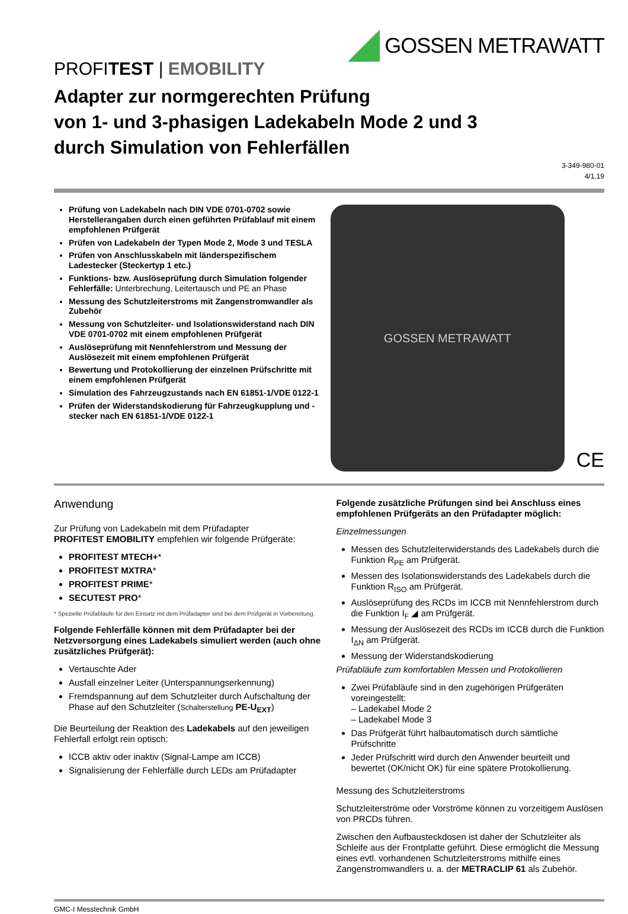GOSSEN METRAWATT
PROFITEST | EMOBILITY
Adapter zur normgerechten Prüfung
von 1- und 3-phasigen Ladekabeln Mode 2 und 3
durch Simulation von Fehlerfällen
3-349-980-01
4/1.19
Prüfung von Ladekabeln nach DIN VDE 0701-0702 sowie Herstellerangaben durch einen geführten Prüfablauf mit einem empfohlenen Prüfgerät
Prüfen von Ladekabeln der Typen Mode 2, Mode 3 und TESLA
Prüfen von Anschlusskabeln mit länderspezifischem Ladestecker (Steckertyp 1 etc.)
Funktions- bzw. Auslöseprüfung durch Simulation folgender Fehlerfälle: Unterbrechung, Leitertausch und PE an Phase
Messung des Schutzleiterstroms mit Zangenstromwandler als Zubehör
Messung von Schutzleiter- und Isolationswiderstand nach DIN VDE 0701-0702 mit einem empfohlenen Prüfgerät
Auslöseprüfung mit Nennfehlerstrom und Messung der Auslösezeit mit einem empfohlenen Prüfgerät
Bewertung und Protokollierung der einzelnen Prüfschritte mit einem empfohlenen Prüfgerät
Simulation des Fahrzeugzustands nach EN 61851-1/VDE 0122-1
Prüfen der Widerstandskodierung für Fahrzeugkupplung und -stecker nach EN 61851-1/VDE 0122-1
GOSSEN METRAWATT
CE
Anwendung
Zur Prüfung von Ladekabeln mit dem Prüfadapter
PROFITEST EMOBILITY empfehlen wir folgende Prüfgeräte:
PROFITEST MTECH+*
PROFITEST MXTRA*
PROFITEST PRIME*
SECUTEST PRO*
* Spezielle Prüfabläufe für den Einsatz mit dem Prüfadapter sind bei dem Prüfgerät in Vorbereitung.
Folgende Fehlerfälle können mit dem Prüfadapter bei der Netzversorgung eines Ladekabels simuliert werden (auch ohne zusätzliches Prüfgerät):
Vertauschte Ader
Ausfall einzelner Leiter (Unterspannungserkennung)
Fremdspannung auf dem Schutzleiter durch Aufschaltung der Phase auf den Schutzleiter (Schalterstellung PE-U<sub>EXT</sub>)
Die Beurteilung der Reaktion des Ladekabels auf den jeweiligen Fehlerfall erfolgt rein optisch:
ICCB aktiv oder inaktiv (Signal-Lampe am ICCB)
Signalisierung der Fehlerfälle durch LEDs am Prüfadapter
Folgende zusätzliche Prüfungen sind bei Anschluss eines empfohlenen Prüfgeräts an den Prüfadapter möglich:
Einzelmessungen
Messen des Schutzleiterwiderstands des Ladekabels durch die Funktion R<sub>PE</sub> am Prüfgerät.
Messen des Isolationswiderstands des Ladekabels durch die Funktion R<sub>ISO</sub> am Prüfgerät.
Auslöseprüfung des RCDs im ICCB mit Nennfehlerstrom durch die Funktion I<sub>F</sub> ◢ am Prüfgerät.
Messung der Auslösezeit des RCDs im ICCB durch die Funktion I<sub>ΔN</sub> am Prüfgerät.
Messung der Widerstandskodierung
Prüfabläufe zum komfortablen Messen und Protokollieren
Zwei Prüfabläufe sind in den zugehörigen Prüfgeräten voreingestellt:
– Ladekabel Mode 2
– Ladekabel Mode 3
Das Prüfgerät führt halbautomatisch durch sämtliche Prüfschritte
Jeder Prüfschritt wird durch den Anwender beurteilt und bewertet (OK/nicht OK) für eine spätere Protokollierung.
Messung des Schutzleiterstroms
Schutzleiterströme oder Vorströme können zu vorzeitigem Auslösen von PRCDs führen.
Zwischen den Aufbausteckdosen ist daher der Schutzleiter als Schleife aus der Frontplatte geführt. Diese ermöglicht die Messung eines evtl. vorhandenen Schutzleiterstroms mithilfe eines Zangenstromwandlers u. a. der METRACLIP 61 als Zubehör.
GMC-I Messtechnik GmbH